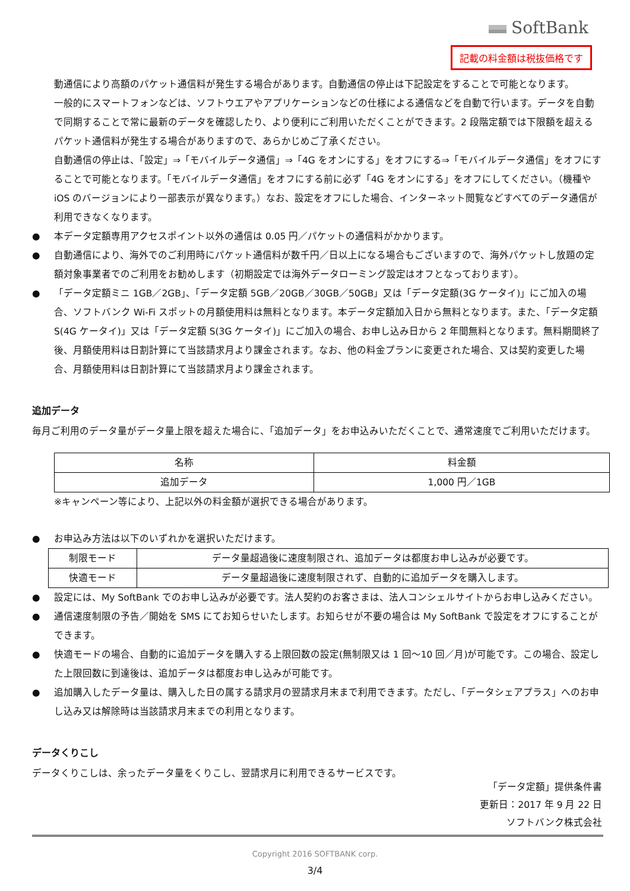SoftBank
記載の料金額は税抜価格です
動通信により高額のパケット通信料が発生する場合があります。自動通信の停止は下記設定をすることで可能となります。
一般的にスマートフォンなどは、ソフトウエアやアプリケーションなどの仕様による通信などを自動で行います。データを自動で同期することで常に最新のデータを確認したり、より便利にご利用いただくことができます。2 段階定額では下限額を超えるパケット通信料が発生する場合がありますので、あらかじめご了承ください。
自動通信の停止は、「設定」⇒「モバイルデータ通信」⇒「4G をオンにする」をオフにする⇒「モバイルデータ通信」をオフにすることで可能となります。「モバイルデータ通信」をオフにする前に必ず「4G をオンにする」をオフにしてください。（機種や iOS のバージョンにより一部表示が異なります。）なお、設定をオフにした場合、インターネット閲覧などすべてのデータ通信が利用できなくなります。
● 本データ定額専用アクセスポイント以外の通信は 0.05 円／パケットの通信料がかかります。
● 自動通信により、海外でのご利用時にパケット通信料が数千円／日以上になる場合もございますので、海外パケットし放題の定額対象事業者でのご利用をお勧めします（初期設定では海外データローミング設定はオフとなっております）。
● 「データ定額ミニ 1GB／2GB」、「データ定額 5GB／20GB／30GB／50GB」又は「データ定額(3G ケータイ)」にご加入の場合、ソフトバンク Wi-Fi スポットの月額使用料は無料となります。本データ定額加入日から無料となります。また、「データ定額 S(4G ケータイ)」又は「データ定額 S(3G ケータイ)」にご加入の場合、お申し込み日から 2 年間無料となります。無料期間終了後、月額使用料は日割計算にて当該請求月より課金されます。なお、他の料金プランに変更された場合、又は契約変更した場合、月額使用料は日割計算にて当該請求月より課金されます。
追加データ
毎月ご利用のデータ量がデータ量上限を超えた場合に、「追加データ」をお申込みいただくことで、通常速度でご利用いただけます。
| 名称 | 料金額 |
| --- | --- |
| 追加データ | 1,000 円／1GB |
※キャンペーン等により、上記以外の料金額が選択できる場合があります。
● お申込み方法は以下のいずれかを選択いただけます。
| 制限モード | データ量超過後に速度制限され、追加データは都度お申し込みが必要です。 |
| 快適モード | データ量超過後に速度制限されず、自動的に追加データを購入します。 |
● 設定には、My SoftBank でのお申し込みが必要です。法人契約のお客さまは、法人コンシェルサイトからお申し込みください。
● 通信速度制限の予告／開始を SMS にてお知らせいたします。お知らせが不要の場合は My SoftBank で設定をオフにすることができます。
● 快適モードの場合、自動的に追加データを購入する上限回数の設定(無制限又は 1 回～10 回／月)が可能です。この場合、設定した上限回数に到達後は、追加データは都度お申し込みが可能です。
● 追加購入したデータ量は、購入した日の属する請求月の翌請求月末まで利用できます。ただし、「データシェアプラス」へのお申し込み又は解除時は当該請求月末までの利用となります。
データくりこし
データくりこしは、余ったデータ量をくりこし、翌請求月に利用できるサービスです。
「データ定額」提供条件書
更新日：2017 年 9 月 22 日
ソフトバンク株式会社
Copyright 2016 SOFTBANK corp.
3/4